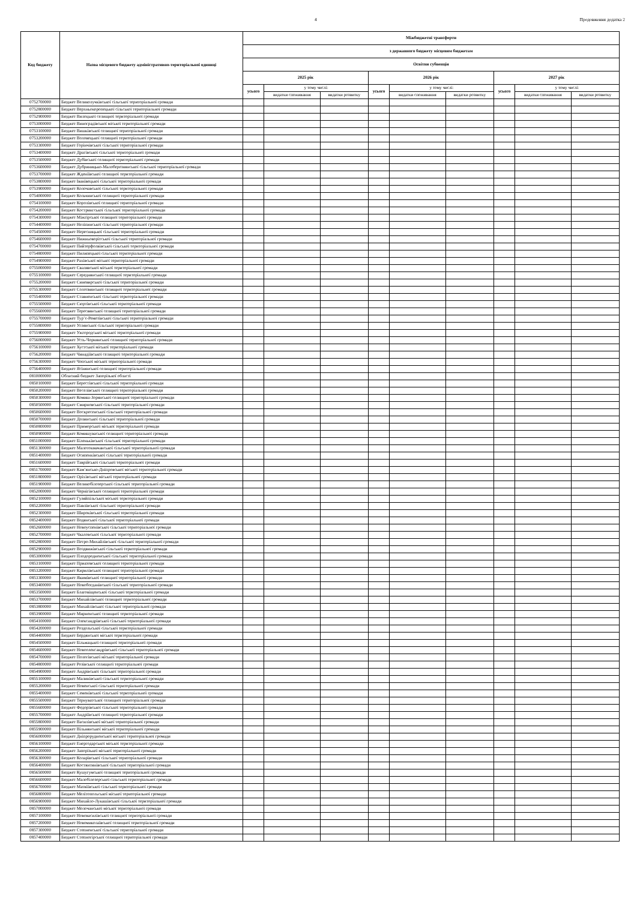4 Продовження додатка 2
| Код бюджету | Назва місцевого бюджету адміністративно-територіальної одиниці | Міжбюджетні трансферти | | | | | | | | |
| --- | --- | --- | --- | --- | --- | --- | --- | --- | --- | --- |
| | | з державного бюджету місцевим бюджетам | | | | | | | | |
| | | Освітня субвенція | | | | | | | | |
| | | 2025 рік | | | 2026 рік | | | 2027 рік | | |
| | | усього | у тому числі: | | усього | у тому числі: | | усього | у тому числі: | |
| | | | видатки споживання | видатки розвитку | | видатки споживання | видатки розвитку | | видатки споживання | видатки розвитку |
| 0752700000 | Бюджет Великолучківської сільської територіальної громади | | | | | | | | | |
| 0752800000 | Бюджет Верхньокоропецької сільської територіальної громади | | | | | | | | | |
| 0752900000 | Бюджет Вилоцької селищної територіальної громади | | | | | | | | | |
| 0753000000 | Бюджет Виноградівської міської територіальної громади | | | | | | | | | |
| 0753100000 | Бюджет Вишківської селищної територіальної громади | | | | | | | | | |
| 0753200000 | Бюджет Воловецької селищної територіальної громади | | | | | | | | | |
| 0753300000 | Бюджет Горінчівської сільської територіальної громади | | | | | | | | | |
| 0753400000 | Бюджет Драгівської сільської територіальної громади | | | | | | | | | |
| 0753500000 | Бюджет Дубівської селищної територіальної громади | | | | | | | | | |
| 0753600000 | Бюджет Дубриницько-Малоберезнянської сільської територіальної громади | | | | | | | | | |
| 0753700000 | Бюджет Жденіївської селищної територіальної громади | | | | | | | | | |
| 0753800000 | Бюджет Іванівецької сільської територіальної громади | | | | | | | | | |
| 0753900000 | Бюджет Колочавської сільської територіальної громади | | | | | | | | | |
| 0754000000 | Бюджет Кольчинської селищної територіальної громади | | | | | | | | | |
| 0754100000 | Бюджет Королівської селищної територіальної громади | | | | | | | | | |
| 0754200000 | Бюджет Кострингської сільської територіальної громади | | | | | | | | | |
| 0754300000 | Бюджет Міжгірської селищної територіальної громади | | | | | | | | | |
| 0754400000 | Бюджет Неліпинської сільської територіальної громади | | | | | | | | | |
| 0754500000 | Бюджет Нересницької сільської територіальної громади | | | | | | | | | |
| 0754600000 | Бюджет Нижньоворітської сільської територіальної громади | | | | | | | | | |
| 0754700000 | Бюджет Пийтерфолвівської сільської територіальної громади | | | | | | | | | |
| 0754800000 | Бюджет Пилипецької сільської територіальної громади | | | | | | | | | |
| 0754900000 | Бюджет Рахівської міської територіальної громади | | | | | | | | | |
| 0755000000 | Бюджет Свалявської міської територіальної громади | | | | | | | | | |
| 0755100000 | Бюджет Середнянської селищної територіальної громади | | | | | | | | | |
| 0755200000 | Бюджет Синевирської сільської територіальної громади | | | | | | | | | |
| 0755300000 | Бюджет Солотвинської селищної територіальної громади | | | | | | | | | |
| 0755400000 | Бюджет Ставненської сільської територіальної громади | | | | | | | | | |
| 0755500000 | Бюджет Сюртівської сільської територіальної громади | | | | | | | | | |
| 0755600000 | Бюджет Тересвянської селищної територіальної громади | | | | | | | | | |
| 0755700000 | Бюджет Тур’є-Реметівської сільської територіальної громади | | | | | | | | | |
| 0755800000 | Бюджет Углянської сільської територіальної громади | | | | | | | | | |
| 0755900000 | Бюджет Ужгородської міської територіальної громади | | | | | | | | | |
| 0756000000 | Бюджет Усть-Чорнянської селищної територіальної громади | | | | | | | | | |
| 0756100000 | Бюджет Хустської міської територіальної громади | | | | | | | | | |
| 0756200000 | Бюджет Чинадіївської селищної територіальної громади | | | | | | | | | |
| 0756300000 | Бюджет Чопської міської територіальної громади | | | | | | | | | |
| 0756400000 | Бюджет Ясінянської селищної територіальної громади | | | | | | | | | |
| 0810000000 | Обласний бюджет Запорізької області | | | | | | | | | |
| 0850100000 | Бюджет Берестівської сільської територіальної громади | | | | | | | | | |
| 0850200000 | Бюджет Веселівської селищної територіальної громади | | | | | | | | | |
| 0850300000 | Бюджет Комиш-Зорянської селищної територіальної громади | | | | | | | | | |
| 0850500000 | Бюджет Смирновської сільської територіальної громади | | | | | | | | | |
| 0850600000 | Бюджет Воскресенської сільської територіальної громади | | | | | | | | | |
| 0850700000 | Бюджет Долинської сільської територіальної громади | | | | | | | | | |
| 0850800000 | Бюджет Приморської міської територіальної громади | | | | | | | | | |
| 0850900000 | Бюджет Комишуваської селищної територіальної громади | | | | | | | | | |
| 0851000000 | Бюджет Біленьківської сільської територіальної громади | | | | | | | | | |
| 0851300000 | Бюджет Малотокмачанської сільської територіальної громади | | | | | | | | | |
| 0851400000 | Бюджет Осипенківської сільської територіальної громади | | | | | | | | | |
| 0851600000 | Бюджет Таврійської сільської територіальної громади | | | | | | | | | |
| 0851700000 | Бюджет Кам’янсько-Дніпровської міської територіальної громади | | | | | | | | | |
| 0851800000 | Бюджет Оріхівської міської територіальної громади | | | | | | | | | |
| 0851900000 | Бюджет Великобілозерської сільської територіальної громади | | | | | | | | | |
| 0852000000 | Бюджет Чернігівської селищної територіальної громади | | | | | | | | | |
| 0852100000 | Бюджет Гуляйпільської міської територіальної громади | | | | | | | | | |
| 0852200000 | Бюджет Павлівської сільської територіальної громади | | | | | | | | | |
| 0852300000 | Бюджет Широківської сільської територіальної громади | | | | | | | | | |
| 0852400000 | Бюджет Водянської сільської територіальної громади | | | | | | | | | |
| 0852600000 | Бюджет Новоуспенівської сільської територіальної громади | | | | | | | | | |
| 0852700000 | Бюджет Чкаловської сільської територіальної громади | | | | | | | | | |
| 0852800000 | Бюджет Петро-Михайлівської сільської територіальної громади | | | | | | | | | |
| 0852900000 | Бюджет Воздвижівської сільської територіальної громади | | | | | | | | | |
| 0853000000 | Бюджет Плодородненської сільської територіальної громади | | | | | | | | | |
| 0853100000 | Бюджет Приазовської селищної територіальної громади | | | | | | | | | |
| 0853200000 | Бюджет Кирилівської селищної територіальної громади | | | | | | | | | |
| 0853300000 | Бюджет Якимівської селищної територіальної громади | | | | | | | | | |
| 0853400000 | Бюджет Новобогданівської сільської територіальної громади | | | | | | | | | |
| 0853500000 | Бюджет Благовіщенської сільської територіальної громади | | | | | | | | | |
| 0853700000 | Бюджет Михайлівської селищної територіальної громади | | | | | | | | | |
| 0853800000 | Бюджет Михайлівської сільської територіальної громади | | | | | | | | | |
| 0853900000 | Бюджет Мирненської селищної територіальної громади | | | | | | | | | |
| 0854100000 | Бюджет Олександрівської сільської територіальної громади | | | | | | | | | |
| 0854200000 | Бюджет Роздольської сільської територіальної громади | | | | | | | | | |
| 0854400000 | Бюджет Бердянської міської територіальної громади | | | | | | | | | |
| 0854500000 | Бюджет Більмацької селищної територіальної громади | | | | | | | | | |
| 0854600000 | Бюджет Новоолександрівської сільської територіальної громади | | | | | | | | | |
| 0854700000 | Бюджет Пологівської міської територіальної громади | | | | | | | | | |
| 0854800000 | Бюджет Розівської селищної територіальної громади | | | | | | | | | |
| 0854900000 | Бюджет Андрівської сільської територіальної громади | | | | | | | | | |
| 0855100000 | Бюджет Малинівської сільської територіальної громади | | | | | | | | | |
| 0855200000 | Бюджет Новенської сільської територіальної громади | | | | | | | | | |
| 0855400000 | Бюджет Семенівської сільської територіальної громади | | | | | | | | | |
| 0855500000 | Бюджет Тернуватської селищної територіальної громади | | | | | | | | | |
| 0855600000 | Бюджет Федорівської сільської територіальної громади | | | | | | | | | |
| 0855700000 | Бюджет Андріївської селищної територіальної громади | | | | | | | | | |
| 0855800000 | Бюджет Василівської міської територіальної громади | | | | | | | | | |
| 0855900000 | Бюджет Вільнянської міської територіальної громади | | | | | | | | | |
| 0856000000 | Бюджет Дніпрорудненської міської територіальної громади | | | | | | | | | |
| 0856100000 | Бюджет Енергодарської міської територіальної громади | | | | | | | | | |
| 0856200000 | Бюджет Запорізької міської територіальної громади | | | | | | | | | |
| 0856300000 | Бюджет Коларівської сільської територіальної громади | | | | | | | | | |
| 0856400000 | Бюджет Костянтинівської сільської територіальної громади | | | | | | | | | |
| 0856500000 | Бюджет Кушугумської селищної територіальної громади | | | | | | | | | |
| 0856600000 | Бюджет Малобілозерської сільської територіальної громади | | | | | | | | | |
| 0856700000 | Бюджет Матвіївської сільської територіальної громади | | | | | | | | | |
| 0856800000 | Бюджет Мелітопольської міської територіальної громади | | | | | | | | | |
| 0856900000 | Бюджет Михайло-Лукашівської сільської територіальної громади | | | | | | | | | |
| 0857000000 | Бюджет Молочанської міської територіальної громади | | | | | | | | | |
| 0857100000 | Бюджет Нововасилівської селищної територіальної громади | | | | | | | | | |
| 0857200000 | Бюджет Новомиколаївської селищної територіальної громади | | | | | | | | | |
| 0857300000 | Бюджет Степненської сільської територіальної громади | | | | | | | | | |
| 0857400000 | Бюджет Степногірської селищної територіальної громади | | | | | | | | | |